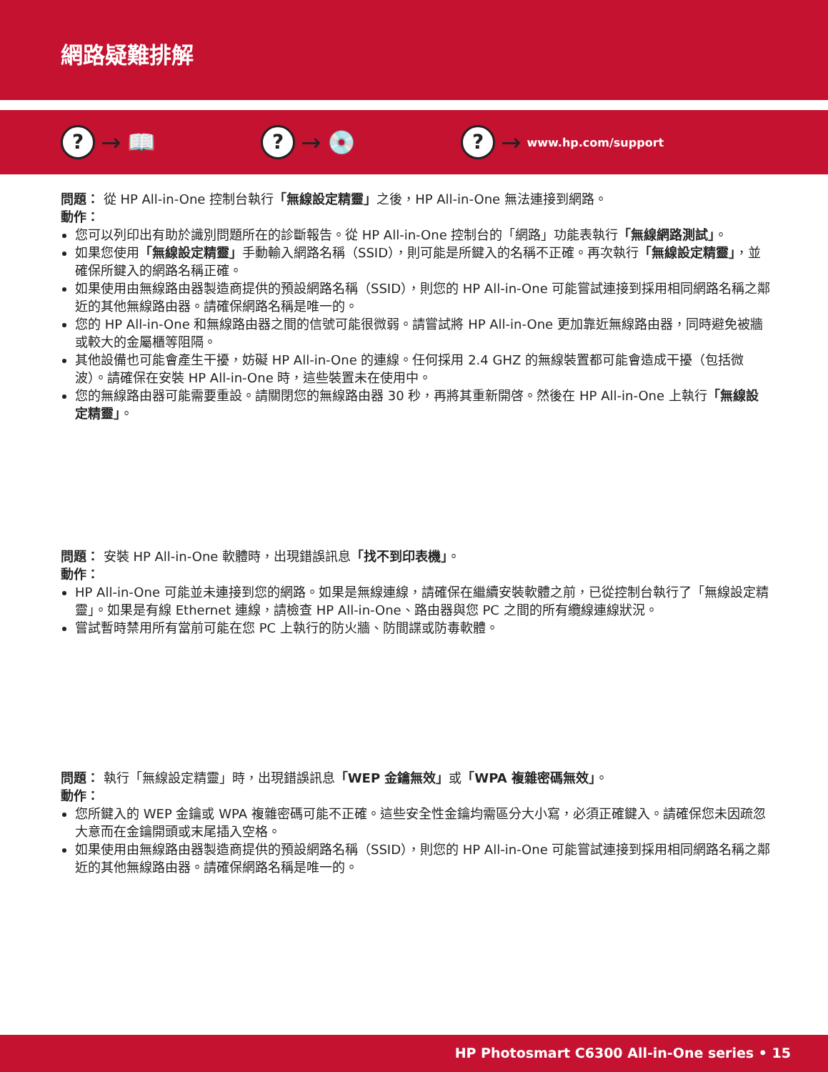網路疑難排解
? → 📖
? → 💿
? → www.hp.com/support
問題： 從 HP All-in-One 控制台執行「無線設定精靈」之後，HP All-in-One 無法連接到網路。
動作：
您可以列印出有助於識別問題所在的診斷報告。從 HP All-in-One 控制台的「網路」功能表執行「無線網路測試」。
如果您使用「無線設定精靈」手動輸入網路名稱（SSID），則可能是所鍵入的名稱不正確。再次執行「無線設定精靈」，並確保所鍵入的網路名稱正確。
如果使用由無線路由器製造商提供的預設網路名稱（SSID），則您的 HP All-in-One 可能嘗試連接到採用相同網路名稱之鄰近的其他無線路由器。請確保網路名稱是唯一的。
您的 HP All-in-One 和無線路由器之間的信號可能很微弱。請嘗試將 HP All-in-One 更加靠近無線路由器，同時避免被牆或較大的金屬櫃等阻隔。
其他設備也可能會產生干擾，妨礙 HP All-in-One 的連線。任何採用 2.4 GHZ 的無線裝置都可能會造成干擾（包括微波）。請確保在安裝 HP All-in-One 時，這些裝置未在使用中。
您的無線路由器可能需要重設。請關閉您的無線路由器 30 秒，再將其重新開啓。然後在 HP All-in-One 上執行「無線設定精靈」。
問題： 安裝 HP All-in-One 軟體時，出現錯誤訊息「找不到印表機」。
動作：
HP All-in-One 可能並未連接到您的網路。如果是無線連線，請確保在繼續安裝軟體之前，已從控制台執行了「無線設定精靈」。如果是有線 Ethernet 連線，請檢查 HP All-in-One、路由器與您 PC 之間的所有纜線連線狀況。
嘗試暫時禁用所有當前可能在您 PC 上執行的防火牆、防間諜或防毒軟體。
問題： 執行「無線設定精靈」時，出現錯誤訊息「WEP 金鑰無效」或「WPA 複雜密碼無效」。
動作：
您所鍵入的 WEP 金鑰或 WPA 複雜密碼可能不正確。這些安全性金鑰均需區分大小寫，必須正確鍵入。請確保您未因疏忽大意而在金鑰開頭或末尾插入空格。
如果使用由無線路由器製造商提供的預設網路名稱（SSID），則您的 HP All-in-One 可能嘗試連接到採用相同網路名稱之鄰近的其他無線路由器。請確保網路名稱是唯一的。
HP Photosmart C6300 All-in-One series • 15